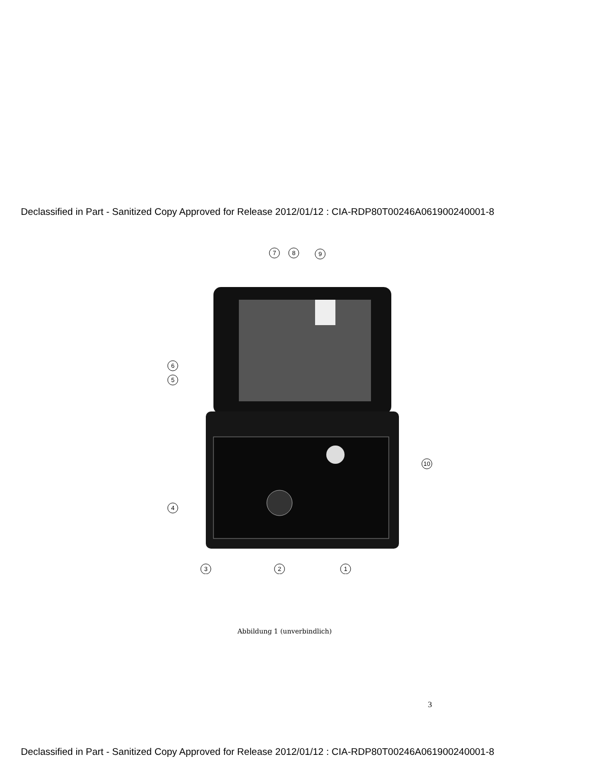Declassified in Part - Sanitized Copy Approved for Release 2012/01/12 : CIA-RDP80T00246A061900240001-8
7
8
9
6
5
4
3
2
1
10
Abbildung 1 (unverbindlich)
3
Declassified in Part - Sanitized Copy Approved for Release 2012/01/12 : CIA-RDP80T00246A061900240001-8